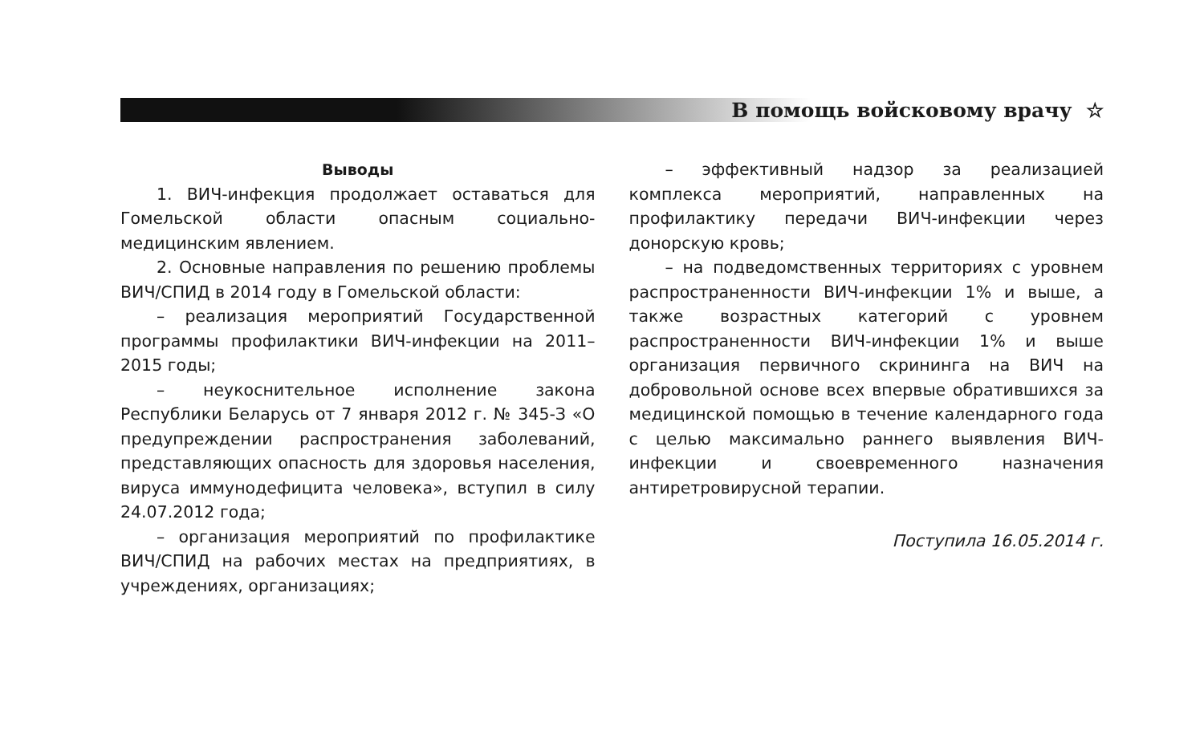В помощь войсковому врачу ☆
Выводы
1. ВИЧ-инфекция продолжает оставаться для Гомельской области опасным социально-медицинским явлением.
2. Основные направления по решению проблемы ВИЧ/СПИД в 2014 году в Гомельской области:
– реализация мероприятий Государственной программы профилактики ВИЧ-инфекции на 2011–2015 годы;
– неукоснительное исполнение закона Республики Беларусь от 7 января 2012 г. № 345-З «О предупреждении распространения заболеваний, представляющих опасность для здоровья населения, вируса иммунодефицита человека», вступил в силу 24.07.2012 года;
– организация мероприятий по профилактике ВИЧ/СПИД на рабочих местах на предприятиях, в учреждениях, организациях;
– эффективный надзор за реализацией комплекса мероприятий, направленных на профилактику передачи ВИЧ-инфекции через донорскую кровь;
– на подведомственных территориях с уровнем распространенности ВИЧ-инфекции 1% и выше, а также возрастных категорий с уровнем распространенности ВИЧ-инфекции 1% и выше организация первичного скрининга на ВИЧ на добровольной основе всех впервые обратившихся за медицинской помощью в течение календарного года с целью максимально раннего выявления ВИЧ-инфекции и своевременного назначения антиретровирусной терапии.
Поступила 16.05.2014 г.